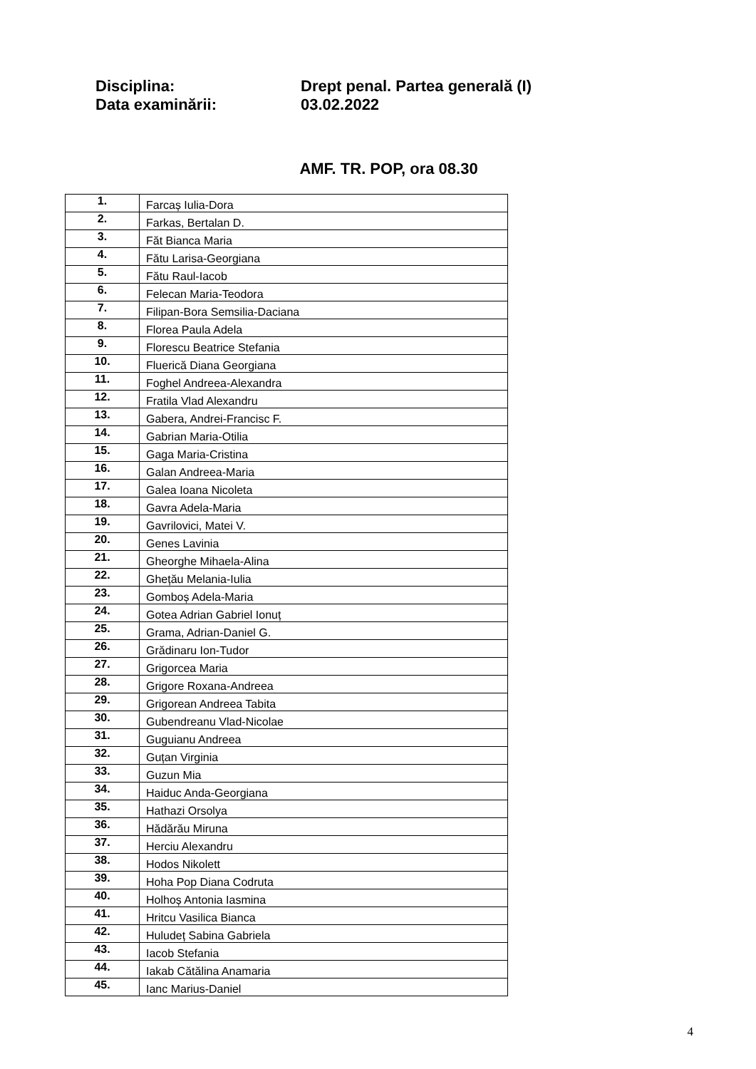Disciplina: Drept penal. Partea generală (I)
Data examinării: 03.02.2022
AMF. TR. POP, ora 08.30
| 1. | Farcaș Iulia-Dora |
| 2. | Farkas, Bertalan D. |
| 3. | Făt Bianca Maria |
| 4. | Fătu Larisa-Georgiana |
| 5. | Fătu Raul-Iacob |
| 6. | Felecan Maria-Teodora |
| 7. | Filipan-Bora Semsilia-Daciana |
| 8. | Florea Paula Adela |
| 9. | Florescu Beatrice Stefania |
| 10. | Fluerică Diana Georgiana |
| 11. | Foghel Andreea-Alexandra |
| 12. | Fratila Vlad Alexandru |
| 13. | Gabera, Andrei-Francisc F. |
| 14. | Gabrian Maria-Otilia |
| 15. | Gaga Maria-Cristina |
| 16. | Galan Andreea-Maria |
| 17. | Galea Ioana Nicoleta |
| 18. | Gavra Adela-Maria |
| 19. | Gavrilovici, Matei V. |
| 20. | Genes Lavinia |
| 21. | Gheorghe Mihaela-Alina |
| 22. | Ghețău Melania-Iulia |
| 23. | Gomboș Adela-Maria |
| 24. | Gotea Adrian Gabriel Ionuț |
| 25. | Grama, Adrian-Daniel G. |
| 26. | Grădinaru Ion-Tudor |
| 27. | Grigorcea Maria |
| 28. | Grigore Roxana-Andreea |
| 29. | Grigorean Andreea Tabita |
| 30. | Gubendreanu Vlad-Nicolae |
| 31. | Guguianu Andreea |
| 32. | Guțan Virginia |
| 33. | Guzun Mia |
| 34. | Haiduc Anda-Georgiana |
| 35. | Hathazi Orsolya |
| 36. | Hădărău Miruna |
| 37. | Herciu Alexandru |
| 38. | Hodos Nikolett |
| 39. | Hoha Pop Diana Codruta |
| 40. | Holhoș Antonia Iasmina |
| 41. | Hritcu Vasilica Bianca |
| 42. | Huludeț Sabina Gabriela |
| 43. | Iacob Stefania |
| 44. | Iakab Cătălina Anamaria |
| 45. | Ianc Marius-Daniel |
4